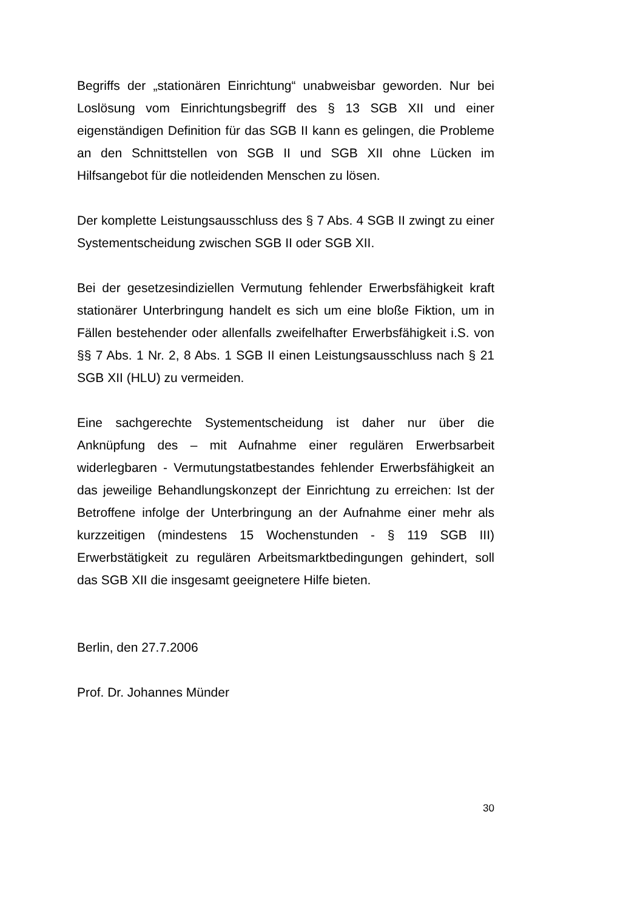Begriffs der „stationären Einrichtung“ unabweisbar geworden. Nur bei Loslösung vom Einrichtungsbegriff des § 13 SGB XII und einer eigenständigen Definition für das SGB II kann es gelingen, die Probleme an den Schnittstellen von SGB II und SGB XII ohne Lücken im Hilfsangebot für die notleidenden Menschen zu lösen.
Der komplette Leistungsausschluss des § 7 Abs. 4 SGB II zwingt zu einer Systementscheidung zwischen SGB II oder SGB XII.
Bei der gesetzesindiziellen Vermutung fehlender Erwerbsfähigkeit kraft stationärer Unterbringung handelt es sich um eine bloße Fiktion, um in Fällen bestehender oder allenfalls zweifelhafter Erwerbsfähigkeit i.S. von §§ 7 Abs. 1 Nr. 2, 8 Abs. 1 SGB II einen Leistungsausschluss nach § 21 SGB XII (HLU) zu vermeiden.
Eine sachgerechte Systementscheidung ist daher nur über die Anknüpfung des – mit Aufnahme einer regulären Erwerbsarbeit widerlegbaren - Vermutungstatbestandes fehlender Erwerbsfähigkeit an das jeweilige Behandlungskonzept der Einrichtung zu erreichen: Ist der Betroffene infolge der Unterbringung an der Aufnahme einer mehr als kurzzeitigen (mindestens 15 Wochenstunden - § 119 SGB III) Erwerbstätigkeit zu regulären Arbeitsmarktbedingungen gehindert, soll das SGB XII die insgesamt geeignetere Hilfe bieten.
Berlin, den 27.7.2006
Prof. Dr. Johannes Münder
30